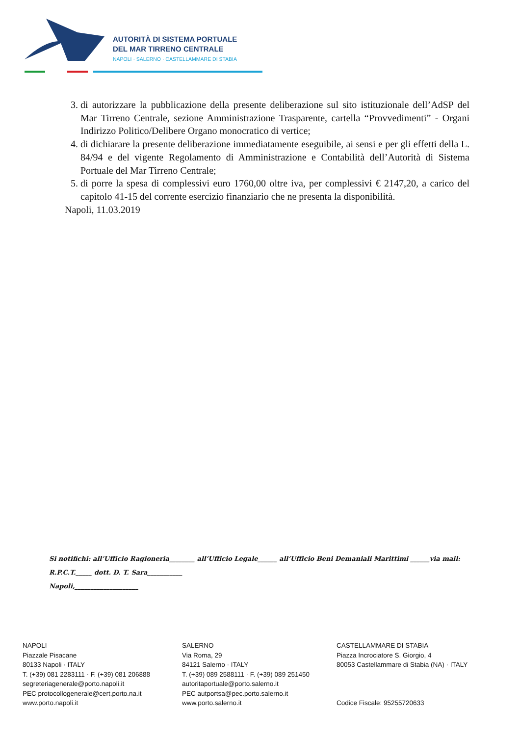AUTORITÀ DI SISTEMA PORTUALE
DEL MAR TIRRENO CENTRALE
NAPOLI · SALERNO · CASTELLAMMARE DI STABIA
3. di autorizzare la pubblicazione della presente deliberazione sul sito istituzionale dell’AdSP del Mar Tirreno Centrale, sezione Amministrazione Trasparente, cartella “Provvedimenti” - Organi Indirizzo Politico/Delibere Organo monocratico di vertice;
4. di dichiarare la presente deliberazione immediatamente eseguibile, ai sensi e per gli effetti della L. 84/94 e del vigente Regolamento di Amministrazione e Contabilità dell’Autorità di Sistema Portuale del Mar Tirreno Centrale;
5. di porre la spesa di complessivi euro 1760,00 oltre iva, per complessivi € 2147,20, a carico del capitolo 41-15 del corrente esercizio finanziario che ne presenta la disponibilità.
Napoli, 11.03.2019
Si notifichi: all’Ufficio Ragioneria________ all’Ufficio Legale______ all’Ufficio Beni Demaniali Marittimi ______via mail:
R.P.C.T._____ dott. D. T. Sara___________
Napoli,____________________
NAPOLI
Piazzale Pisacane
80133 Napoli · ITALY
T. (+39) 081 2283111 · F. (+39) 081 206888
segreteriagenerale@porto.napoli.it
PEC protocollogenerale@cert.porto.na.it
www.porto.napoli.it
SALERNO
Via Roma, 29
84121 Salerno · ITALY
T. (+39) 089 2588111 · F. (+39) 089 251450
autoritaportuale@porto.salerno.it
PEC autportsa@pec.porto.salerno.it
www.porto.salerno.it
CASTELLAMMARE DI STABIA
Piazza Incrociatore S. Giorgio, 4
80053 Castellammare di Stabia (NA) · ITALY
Codice Fiscale: 95255720633